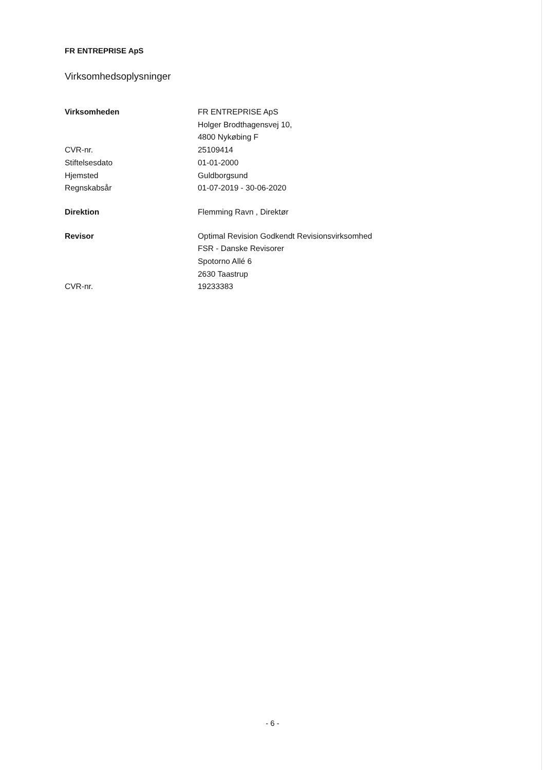FR ENTREPRISE ApS
Virksomhedsoplysninger
Virksomheden FR ENTREPRISE ApS
Holger Brodthagensvej 10,
4800 Nykøbing F
CVR-nr. 25109414
Stiftelsesdato 01-01-2000
Hjemsted Guldborgsund
Regnskabsår 01-07-2019 - 30-06-2020
Direktion Flemming Ravn , Direktør
Revisor Optimal Revision Godkendt Revisionsvirksomhed
FSR - Danske Revisorer
Spotorno Allé 6
2630 Taastrup
CVR-nr. 19233383
- 6 -